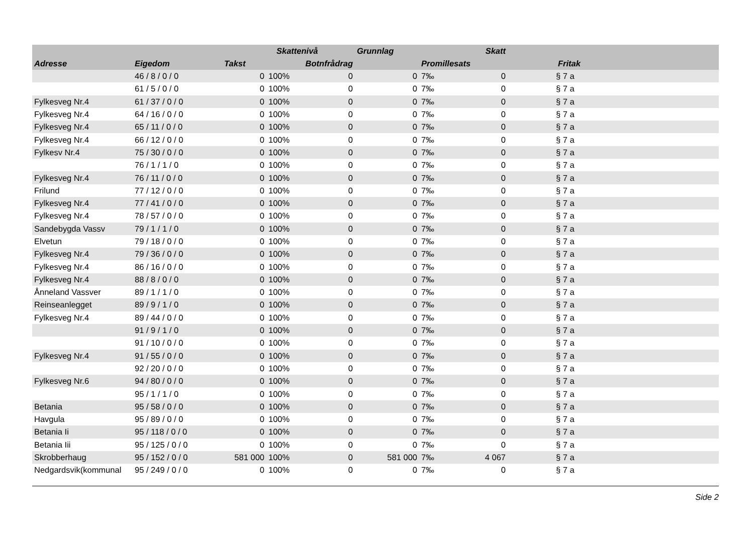| | | | Skattenivå | | Grunnlag | | Skatt | |
| --- | --- | --- | --- | --- | --- | --- | --- | --- |
| Adresse | Eigedom | Takst | | Botnfrådrag | | Promillesats | | Fritak |
| | 46 / 8 / 0 / 0 | 0 | 100% | 0 | 0 | 7‰ | 0 | § 7 a |
| | 61 / 5 / 0 / 0 | 0 | 100% | 0 | 0 | 7‰ | 0 | § 7 a |
| Fylkesveg Nr.4 | 61 / 37 / 0 / 0 | 0 | 100% | 0 | 0 | 7‰ | 0 | § 7 a |
| Fylkesveg Nr.4 | 64 / 16 / 0 / 0 | 0 | 100% | 0 | 0 | 7‰ | 0 | § 7 a |
| Fylkesveg Nr.4 | 65 / 11 / 0 / 0 | 0 | 100% | 0 | 0 | 7‰ | 0 | § 7 a |
| Fylkesveg Nr.4 | 66 / 12 / 0 / 0 | 0 | 100% | 0 | 0 | 7‰ | 0 | § 7 a |
| Fylkesv Nr.4 | 75 / 30 / 0 / 0 | 0 | 100% | 0 | 0 | 7‰ | 0 | § 7 a |
| | 76 / 1 / 1 / 0 | 0 | 100% | 0 | 0 | 7‰ | 0 | § 7 a |
| Fylkesveg Nr.4 | 76 / 11 / 0 / 0 | 0 | 100% | 0 | 0 | 7‰ | 0 | § 7 a |
| Frilund | 77 / 12 / 0 / 0 | 0 | 100% | 0 | 0 | 7‰ | 0 | § 7 a |
| Fylkesveg Nr.4 | 77 / 41 / 0 / 0 | 0 | 100% | 0 | 0 | 7‰ | 0 | § 7 a |
| Fylkesveg Nr.4 | 78 / 57 / 0 / 0 | 0 | 100% | 0 | 0 | 7‰ | 0 | § 7 a |
| Sandebygda Vassv | 79 / 1 / 1 / 0 | 0 | 100% | 0 | 0 | 7‰ | 0 | § 7 a |
| Elvetun | 79 / 18 / 0 / 0 | 0 | 100% | 0 | 0 | 7‰ | 0 | § 7 a |
| Fylkesveg Nr.4 | 79 / 36 / 0 / 0 | 0 | 100% | 0 | 0 | 7‰ | 0 | § 7 a |
| Fylkesveg Nr.4 | 86 / 16 / 0 / 0 | 0 | 100% | 0 | 0 | 7‰ | 0 | § 7 a |
| Fylkesveg Nr.4 | 88 / 8 / 0 / 0 | 0 | 100% | 0 | 0 | 7‰ | 0 | § 7 a |
| Ånneland Vassver | 89 / 1 / 1 / 0 | 0 | 100% | 0 | 0 | 7‰ | 0 | § 7 a |
| Reinseanlegget | 89 / 9 / 1 / 0 | 0 | 100% | 0 | 0 | 7‰ | 0 | § 7 a |
| Fylkesveg Nr.4 | 89 / 44 / 0 / 0 | 0 | 100% | 0 | 0 | 7‰ | 0 | § 7 a |
| | 91 / 9 / 1 / 0 | 0 | 100% | 0 | 0 | 7‰ | 0 | § 7 a |
| | 91 / 10 / 0 / 0 | 0 | 100% | 0 | 0 | 7‰ | 0 | § 7 a |
| Fylkesveg Nr.4 | 91 / 55 / 0 / 0 | 0 | 100% | 0 | 0 | 7‰ | 0 | § 7 a |
| | 92 / 20 / 0 / 0 | 0 | 100% | 0 | 0 | 7‰ | 0 | § 7 a |
| Fylkesveg Nr.6 | 94 / 80 / 0 / 0 | 0 | 100% | 0 | 0 | 7‰ | 0 | § 7 a |
| | 95 / 1 / 1 / 0 | 0 | 100% | 0 | 0 | 7‰ | 0 | § 7 a |
| Betania | 95 / 58 / 0 / 0 | 0 | 100% | 0 | 0 | 7‰ | 0 | § 7 a |
| Havgula | 95 / 89 / 0 / 0 | 0 | 100% | 0 | 0 | 7‰ | 0 | § 7 a |
| Betania Ii | 95 / 118 / 0 / 0 | 0 | 100% | 0 | 0 | 7‰ | 0 | § 7 a |
| Betania Iii | 95 / 125 / 0 / 0 | 0 | 100% | 0 | 0 | 7‰ | 0 | § 7 a |
| Skrobberhaug | 95 / 152 / 0 / 0 | 581 000 | 100% | 0 | 581 000 | 7‰ | 4 067 | § 7 a |
| Nedgardsvik(kommunal | 95 / 249 / 0 / 0 | 0 | 100% | 0 | 0 | 7‰ | 0 | § 7 a |
Side 2